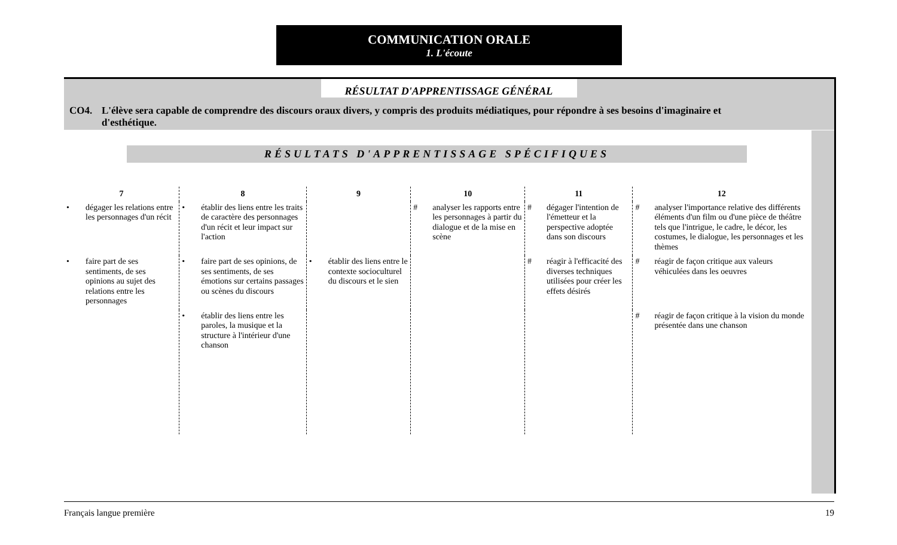COMMUNICATION ORALE
1. L'écoute
RÉSULTAT D'APPRENTISSAGE GÉNÉRAL
CO4. L'élève sera capable de comprendre des discours oraux divers, y compris des produits médiatiques, pour répondre à ses besoins d'imaginaire et d'esthétique.
RÉSULTATS D'APPRENTISSAGE SPÉCIFIQUES
| 7 | | 8 | | 9 | | 10 | | 11 | | 12 | |
| --- | --- | --- | --- | --- | --- | --- | --- | --- | --- | --- | --- |
| • | dégager les relations entre les personnages d'un récit | • | établir des liens entre les traits de caractère des personnages d'un récit et leur impact sur l'action | | | # | analyser les rapports entre les personnages à partir du dia­logue et de la mise en scène | # | dégager l'intention de l'émetteur et la perspective adoptée dans son discours | # | analyser l'importance relative des différents éléments d'un film ou d'une pièce de théâtre tels que l'intrigue, le cadre, le décor, les costumes, le dia­logue, les personnages et les thèmes |
| • | faire part de ses sentiments, de ses opinions au sujet des relations entre les personnages | • | faire part de ses opinions, de ses sentiments, de ses émotions sur certains passages ou scènes du discours | • | établir des liens entre le contexte socioculturel du discours et le sien | | | # | réagir à l'efficacité des diverses techniques utilisées pour créer les effets désirés | # | réagir de façon critique aux valeurs véhiculées dans les oeuvres |
| | | • | établir des liens entre les paroles, la musique et la structure à l'intérieur d'une chanson | | | | | | | # | réagir de façon critique à la vision du monde présentée dans une chanson |
Français langue première 19